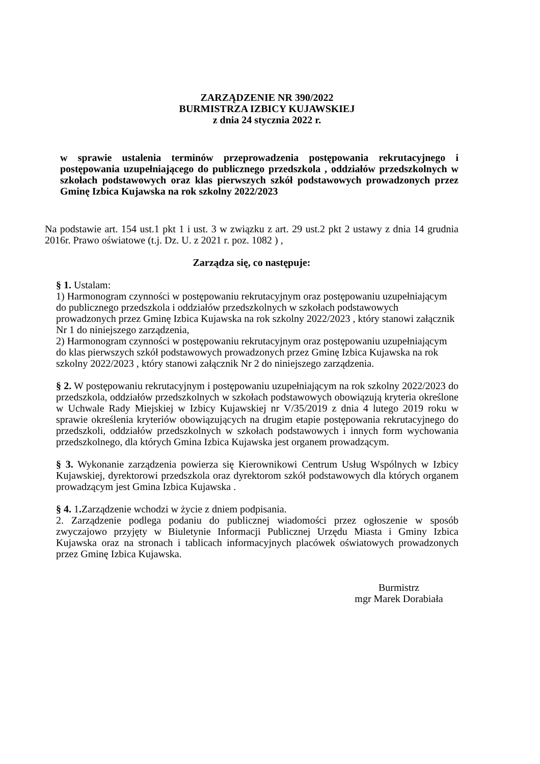ZARZĄDZENIE NR 390/2022
BURMISTRZA IZBICY KUJAWSKIEJ
z dnia 24 stycznia 2022 r.
w sprawie ustalenia terminów przeprowadzenia postępowania rekrutacyjnego i postępowania uzupełniającego do publicznego przedszkola , oddziałów przedszkolnych w szkołach podstawowych oraz klas pierwszych szkół podstawowych prowadzonych przez Gminę Izbica Kujawska na rok szkolny 2022/2023
Na podstawie art. 154 ust.1 pkt 1 i ust. 3 w związku z art. 29 ust.2 pkt 2 ustawy z dnia 14 grudnia 2016r. Prawo oświatowe (t.j. Dz. U. z 2021 r. poz. 1082 ) ,
Zarządza się, co następuje:
§ 1. Ustalam:
1) Harmonogram czynności w postępowaniu rekrutacyjnym oraz postępowaniu uzupełniającym do publicznego przedszkola i oddziałów przedszkolnych w szkołach podstawowych prowadzonych przez Gminę Izbica Kujawska na rok szkolny 2022/2023 , który stanowi załącznik Nr 1 do niniejszego zarządzenia,
2) Harmonogram czynności w postępowaniu rekrutacyjnym oraz postępowaniu uzupełniającym do klas pierwszych szkół podstawowych prowadzonych przez Gminę Izbica Kujawska na rok szkolny 2022/2023 , który stanowi załącznik Nr 2 do niniejszego zarządzenia.
§ 2. W postępowaniu rekrutacyjnym i postępowaniu uzupełniającym na rok szkolny 2022/2023 do przedszkola, oddziałów przedszkolnych w szkołach podstawowych obowiązują kryteria określone w Uchwale Rady Miejskiej w Izbicy Kujawskiej nr V/35/2019 z dnia 4 lutego 2019 roku w sprawie określenia kryteriów obowiązujących na drugim etapie postępowania rekrutacyjnego do przedszkoli, oddziałów przedszkolnych w szkołach podstawowych i innych form wychowania przedszkolnego, dla których Gmina Izbica Kujawska jest organem prowadzącym.
§ 3. Wykonanie zarządzenia powierza się Kierownikowi Centrum Usług Wspólnych w Izbicy Kujawskiej, dyrektorowi przedszkola oraz dyrektorom szkół podstawowych dla których organem prowadzącym jest Gmina Izbica Kujawska .
§ 4. 1. Zarządzenie wchodzi w życie z dniem podpisania.
2. Zarządzenie podlega podaniu do publicznej wiadomości przez ogłoszenie w sposób zwyczajowo przyjęty w Biuletynie Informacji Publicznej Urzędu Miasta i Gminy Izbica Kujawska oraz na stronach i tablicach informacyjnych placówek oświatowych prowadzonych przez Gminę Izbica Kujawska.
Burmistrz
mgr Marek Dorabiała